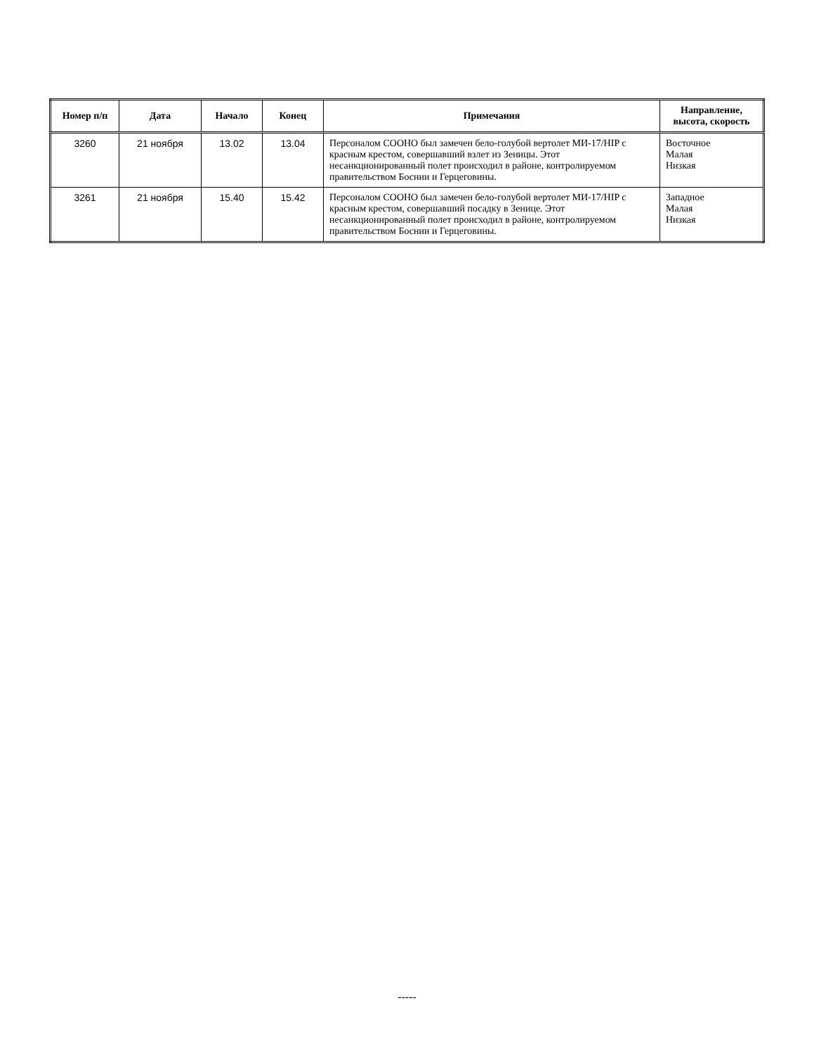| Номер п/п | Дата | Начало | Конец | Примечания | Направление, высота, скорость |
| --- | --- | --- | --- | --- | --- |
| 3260 | 21 ноября | 13.02 | 13.04 | Персоналом СООНО был замечен бело-голубой вертолет МИ-17/HIP с красным крестом, совершавший взлет из Зеницы. Этот несанкционированный полет происходил в районе, контролируемом правительством Боснии и Герцеговины. | Восточное Малая Низкая |
| 3261 | 21 ноября | 15.40 | 15.42 | Персоналом СООНО был замечен бело-голубой вертолет МИ-17/HIP с красным крестом, совершавший посадку в Зенице. Этот несанкционированный полет происходил в районе, контролируемом правительством Боснии и Герцеговины. | Западное Малая Низкая |
-----